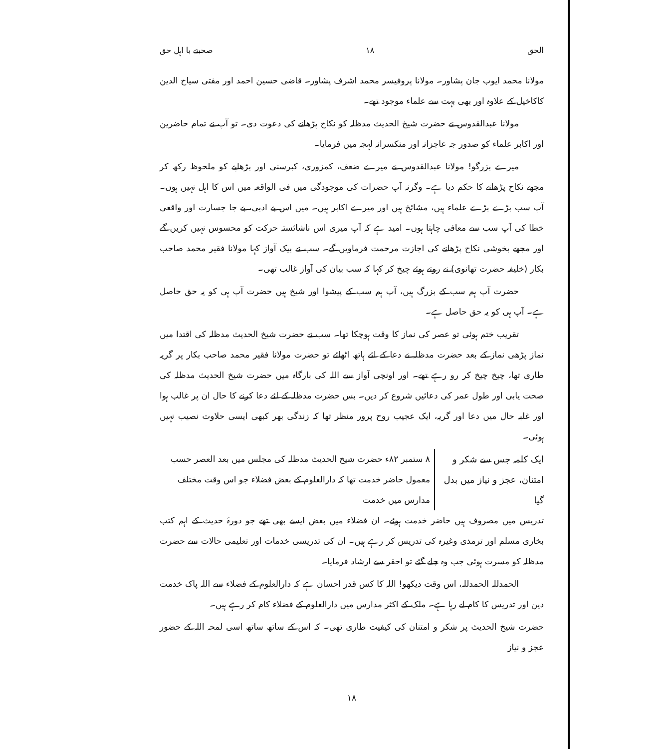الحق ۱۸ صحبتے با اہل حق
مولانا محمد ایوب جان پشاور۔ مولانا پروفیسر محمد اشرف پشاور۔ قاضی حسین احمد اور مفتی سیاح الدین کاکاخیل کے علاوہ اور بھی بہت سے علماء موجود تھے۔
مولانا عبدالقدوس نے حضرت شیخ الحدیث مدظلہ کو نکاح پڑھانے کی دعوت دی۔ تو آپ نے تمام حاضرین اور اکابر علماء کو صدور جہ عاجزانہ اور منکسرانہ لہجہ میں فرمایا۔
میرے بزرگو! مولانا عبدالقدوس نے میرے ضعف، کمزوری، کبرسنی اور بڑھاپے کو ملحوظ رکھ کر مجھے نکاح پڑھانے کا حکم دیا ہے۔ وگرنہ آپ حضرات کی موجودگی میں فی الواقعہ میں اس کا اہل نہیں ہوں۔ آپ سب بڑے بڑے علماء ہیں، مشائخ ہیں اور میرے اکابر ہیں۔ میں اس بے ادبی، بے جا جسارت اور واقعی خطا کی آپ سب سے معافی چاہتا ہوں۔ امید ہے کہ آپ میری اس ناشائستہ حرکت کو محسوس نہیں کریں گے اور مجھے بخوشی نکاح پڑھانے کی اجازت مرحمت فرماویں گے۔ سب نے بیک آواز کہا مولانا فقیر محمد صاحب بکار (خلیفہ حضرت تھانوی) نے روتے ہوئے چیخ کر کہا کہ سب بیان کی آواز غالب تھی۔
حضرت آپ ہم سب کے بزرگ ہیں، آپ ہم سب کے پیشوا اور شیخ ہیں حضرت آپ ہی کو یہ حق حاصل ہے۔ آپ ہی کو یہ حق حاصل ہے۔
تقریب ختم ہوئی تو عصر کی نماز کا وقت ہوچکا تھا۔ سب نے حضرت شیخ الحدیث مدظلہ کی اقتدا میں نماز پڑھی نماز کے بعد حضرت مدظلہ نے دعا کے لئے ہاتھ اٹھائے تو حضرت مولانا فقیر محمد صاحب بکار پر گریہ طاری تھا، چیخ چیخ کر رو رہے تھے۔ اور اونچی آواز سے اللہ کی بارگاہ میں حضرت شیخ الحدیث مدظلہ کی صحت یابی اور طول عمر کی دعائیں شروع کر دیں۔ بس حضرت مدظلہ کے لئے دعا کرنے کا حال ان پر غالب ہوا اور غلبہ حال میں دعا اور گریہ، ایک عجیب روح پرور منظر تھا کہ زندگی بھر کبھی ایسی حلاوت نصیب نہیں ہوئی۔
ایک کلمہ جس سے شکر و امتنان، عجز و نیاز میں بدل گیا
۸ ستمبر ۸۲ء حضرت شیخ الحدیث مدظلہ کی مجلس میں بعد العصر حسب معمول حاضر خدمت تھا کہ دارالعلوم کے بعض فضلاء جو اس وقت مختلف مدارس میں خدمت
تدریس میں مصروف ہیں حاضر خدمت ہوئے۔ ان فضلاء میں بعض ایسے بھی تھے جو دورۂ حدیث کے اہم کتب بخاری مسلم اور ترمذی وغیرہ کی تدریس کر رہے ہیں۔ ان کی تدریسی خدمات اور تعلیمی حالات سے حضرت مدظلہ کو مسرت ہوئی جب وہ چلے گئے تو احقر سے ارشاد فرمایا۔
الحمدللہ الحمدللہ، اس وقت دیکھو! اللہ کا کس قدر احسان ہے کہ دارالعلوم کے فضلاء سے اللہ پاک خدمت دین اور تدریس کا کام لے رہا ہے۔ ملک کے اکثر مدارس میں دارالعلوم کے فضلاء کام کر رہے ہیں۔
حضرت شیخ الحدیث پر شکر و امتنان کی کیفیت طاری تھی۔ کہ اس کے ساتھ ساتھ اسی لمحہ اللہ کے حضور عجز و نیاز
۱۸